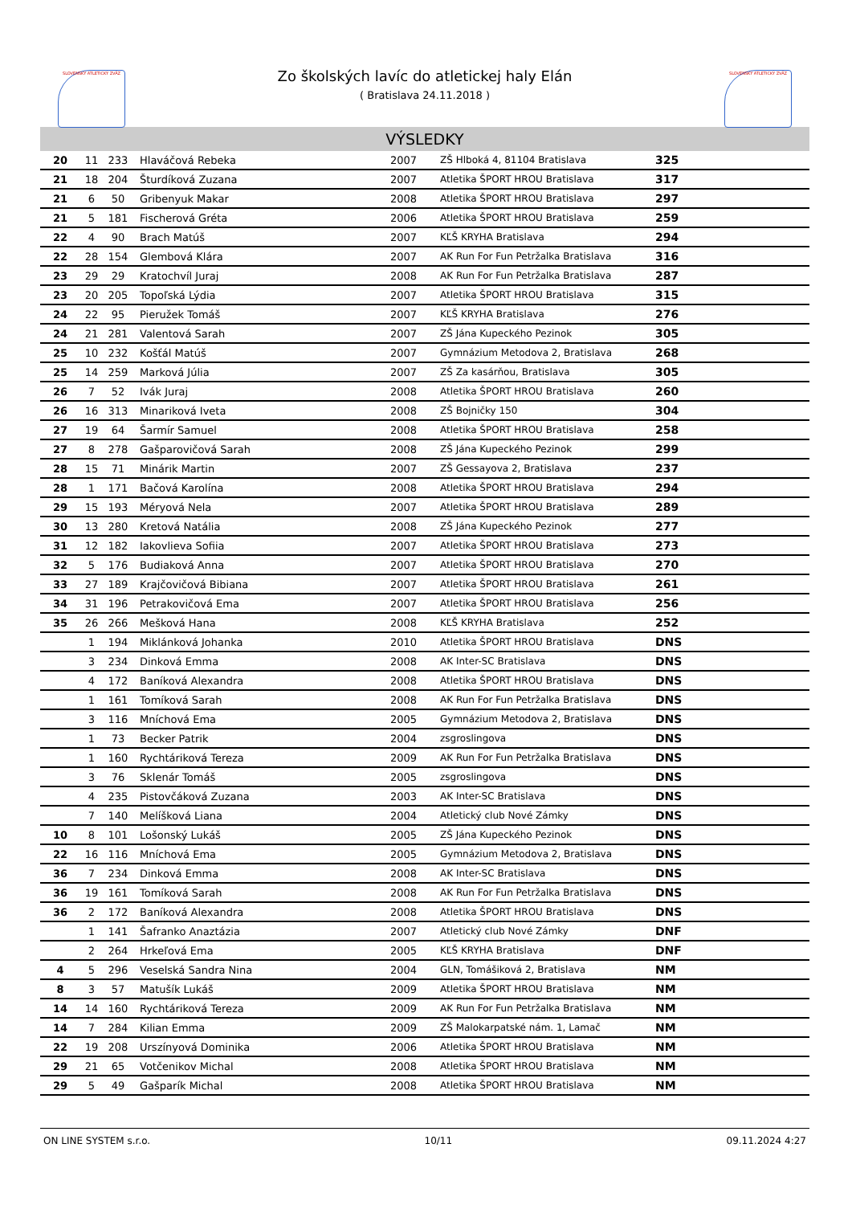SLOVENSKÝ ATLETICKÝ ZVÄZ
Zo školských lavíc do atletickej haly Elán
( Bratislava 24.11.2018 )
SLOVENSKÝ ATLETICKÝ ZVÄZ
VÝSLEDKY
| 20 | 11 | 233 | Hlaváčová Rebeka | 2007 | ZŠ Hlboká 4, 81104 Bratislava | 325 |
| 21 | 18 | 204 | Šturdíková Zuzana | 2007 | Atletika ŠPORT HROU Bratislava | 317 |
| 21 | 6 | 50 | Gribenyuk Makar | 2008 | Atletika ŠPORT HROU Bratislava | 297 |
| 21 | 5 | 181 | Fischerová Gréta | 2006 | Atletika ŠPORT HROU Bratislava | 259 |
| 22 | 4 | 90 | Brach Matúš | 2007 | KĽŠ KRYHA Bratislava | 294 |
| 22 | 28 | 154 | Glembová Klára | 2007 | AK Run For Fun Petržalka Bratislava | 316 |
| 23 | 29 | 29 | Kratochvíl Juraj | 2008 | AK Run For Fun Petržalka Bratislava | 287 |
| 23 | 20 | 205 | Topoľská Lýdia | 2007 | Atletika ŠPORT HROU Bratislava | 315 |
| 24 | 22 | 95 | Pieružek Tomáš | 2007 | KĽŠ KRYHA Bratislava | 276 |
| 24 | 21 | 281 | Valentová Sarah | 2007 | ZŠ Jána Kupeckého Pezinok | 305 |
| 25 | 10 | 232 | Košťál Matúš | 2007 | Gymnázium Metodova 2, Bratislava | 268 |
| 25 | 14 | 259 | Marková Júlia | 2007 | ZŠ Za kasárňou, Bratislava | 305 |
| 26 | 7 | 52 | Ivák Juraj | 2008 | Atletika ŠPORT HROU Bratislava | 260 |
| 26 | 16 | 313 | Minariková Iveta | 2008 | ZŠ Bojničky 150 | 304 |
| 27 | 19 | 64 | Šarmír Samuel | 2008 | Atletika ŠPORT HROU Bratislava | 258 |
| 27 | 8 | 278 | Gašparovičová Sarah | 2008 | ZŠ Jána Kupeckého Pezinok | 299 |
| 28 | 15 | 71 | Minárik Martin | 2007 | ZŠ Gessayova 2, Bratislava | 237 |
| 28 | 1 | 171 | Bačová Karolína | 2008 | Atletika ŠPORT HROU Bratislava | 294 |
| 29 | 15 | 193 | Méryová Nela | 2007 | Atletika ŠPORT HROU Bratislava | 289 |
| 30 | 13 | 280 | Kretová Natália | 2008 | ZŠ Jána Kupeckého Pezinok | 277 |
| 31 | 12 | 182 | Iakovlieva Sofiia | 2007 | Atletika ŠPORT HROU Bratislava | 273 |
| 32 | 5 | 176 | Budiaková Anna | 2007 | Atletika ŠPORT HROU Bratislava | 270 |
| 33 | 27 | 189 | Krajčovičová Bibiana | 2007 | Atletika ŠPORT HROU Bratislava | 261 |
| 34 | 31 | 196 | Petrakovičová Ema | 2007 | Atletika ŠPORT HROU Bratislava | 256 |
| 35 | 26 | 266 | Mešková Hana | 2008 | KĽŠ KRYHA Bratislava | 252 |
| | 1 | 194 | Miklánková Johanka | 2010 | Atletika ŠPORT HROU Bratislava | DNS |
| | 3 | 234 | Dinková Emma | 2008 | AK Inter-SC Bratislava | DNS |
| | 4 | 172 | Baníková Alexandra | 2008 | Atletika ŠPORT HROU Bratislava | DNS |
| | 1 | 161 | Tomíková Sarah | 2008 | AK Run For Fun Petržalka Bratislava | DNS |
| | 3 | 116 | Mníchová Ema | 2005 | Gymnázium Metodova 2, Bratislava | DNS |
| | 1 | 73 | Becker Patrik | 2004 | zsgroslingova | DNS |
| | 1 | 160 | Rychtáriková Tereza | 2009 | AK Run For Fun Petržalka Bratislava | DNS |
| | 3 | 76 | Sklenár Tomáš | 2005 | zsgroslingova | DNS |
| | 4 | 235 | Pistovčáková Zuzana | 2003 | AK Inter-SC Bratislava | DNS |
| | 7 | 140 | Melíšková Liana | 2004 | Atletický club Nové Zámky | DNS |
| 10 | 8 | 101 | Lošonský Lukáš | 2005 | ZŠ Jána Kupeckého Pezinok | DNS |
| 22 | 16 | 116 | Mníchová Ema | 2005 | Gymnázium Metodova 2, Bratislava | DNS |
| 36 | 7 | 234 | Dinková Emma | 2008 | AK Inter-SC Bratislava | DNS |
| 36 | 19 | 161 | Tomíková Sarah | 2008 | AK Run For Fun Petržalka Bratislava | DNS |
| 36 | 2 | 172 | Baníková Alexandra | 2008 | Atletika ŠPORT HROU Bratislava | DNS |
| | 1 | 141 | Šafranko Anaztázia | 2007 | Atletický club Nové Zámky | DNF |
| | 2 | 264 | Hrkeľová Ema | 2005 | KĽŠ KRYHA Bratislava | DNF |
| 4 | 5 | 296 | Veselská Sandra Nina | 2004 | GLN, Tomášiková 2, Bratislava | NM |
| 8 | 3 | 57 | Matušík Lukáš | 2009 | Atletika ŠPORT HROU Bratislava | NM |
| 14 | 14 | 160 | Rychtáriková Tereza | 2009 | AK Run For Fun Petržalka Bratislava | NM |
| 14 | 7 | 284 | Kilian Emma | 2009 | ZŠ Malokarpatské nám. 1, Lamač | NM |
| 22 | 19 | 208 | Urszínyová Dominika | 2006 | Atletika ŠPORT HROU Bratislava | NM |
| 29 | 21 | 65 | Votčenikov Michal | 2008 | Atletika ŠPORT HROU Bratislava | NM |
| 29 | 5 | 49 | Gašparík Michal | 2008 | Atletika ŠPORT HROU Bratislava | NM |
ON LINE SYSTEM s.r.o. 10/11 09.11.2024 4:27